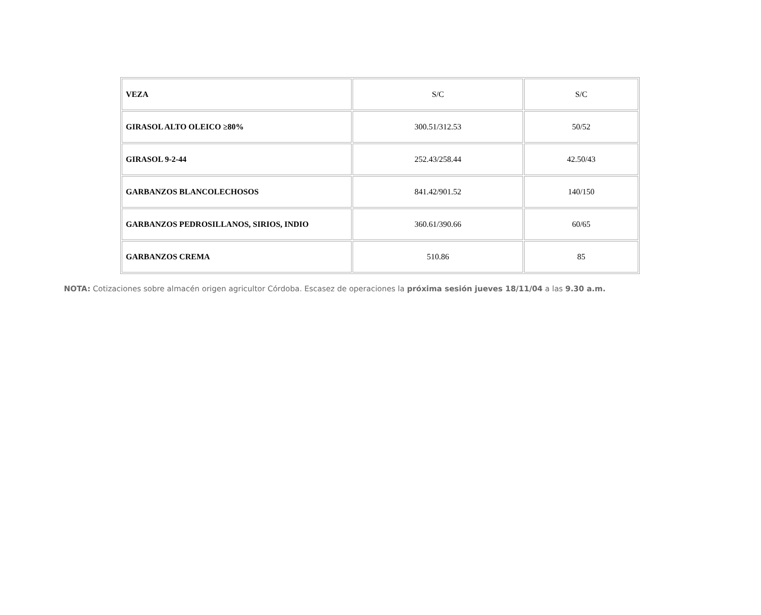| VEZA | S/C | S/C |
| GIRASOL ALTO OLEICO ≥80% | 300.51/312.53 | 50/52 |
| GIRASOL 9-2-44 | 252.43/258.44 | 42.50/43 |
| GARBANZOS BLANCOLECHOSOS | 841.42/901.52 | 140/150 |
| GARBANZOS PEDROSILLANOS, SIRIOS, INDIO | 360.61/390.66 | 60/65 |
| GARBANZOS CREMA | 510.86 | 85 |
NOTA: Cotizaciones sobre almacén origen agricultor Córdoba. Escasez de operaciones la próxima sesión jueves 18/11/04 a las 9.30 a.m.